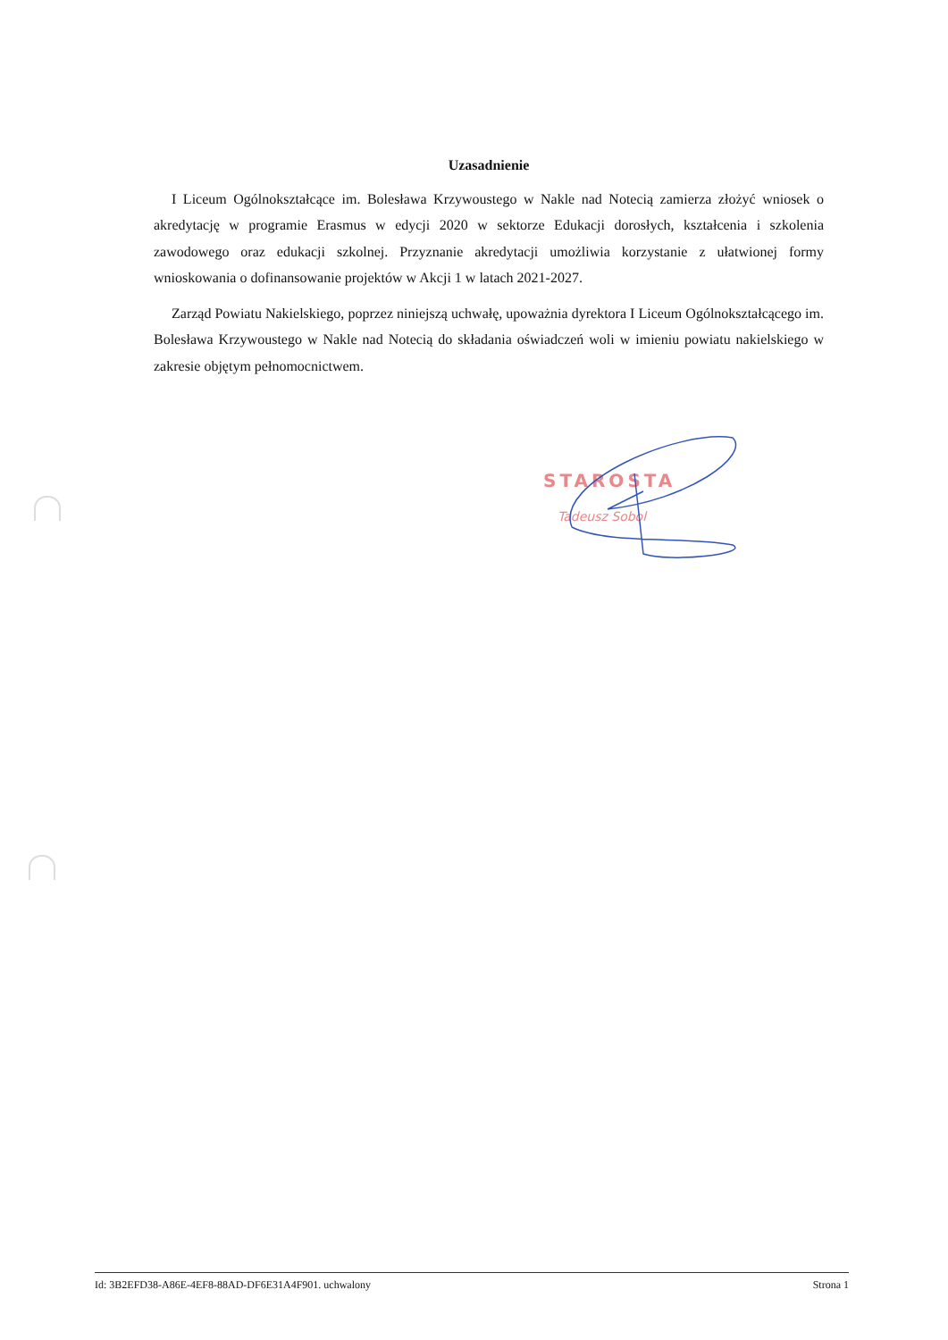Uzasadnienie
I Liceum Ogólnokształcące im. Bolesława Krzywoustego w Nakle nad Notecią zamierza złożyć wniosek o akredytację w programie Erasmus w edycji 2020 w sektorze Edukacji dorosłych, kształcenia i szkolenia zawodowego oraz edukacji szkolnej. Przyznanie akredytacji umożliwia korzystanie z ułatwionej formy wnioskowania o dofinansowanie projektów w Akcji 1 w latach 2021-2027.
Zarząd Powiatu Nakielskiego, poprzez niniejszą uchwałę, upoważnia dyrektora I Liceum Ogólnokształcącego im. Bolesława Krzywoustego w Nakle nad Notecią do składania oświadczeń woli w imieniu powiatu nakielskiego w zakresie objętym pełnomocnictwem.
STAROSTA
Tadeusz Sobol
Id: 3B2EFD38-A86E-4EF8-88AD-DF6E31A4F901. uchwalony Strona 1